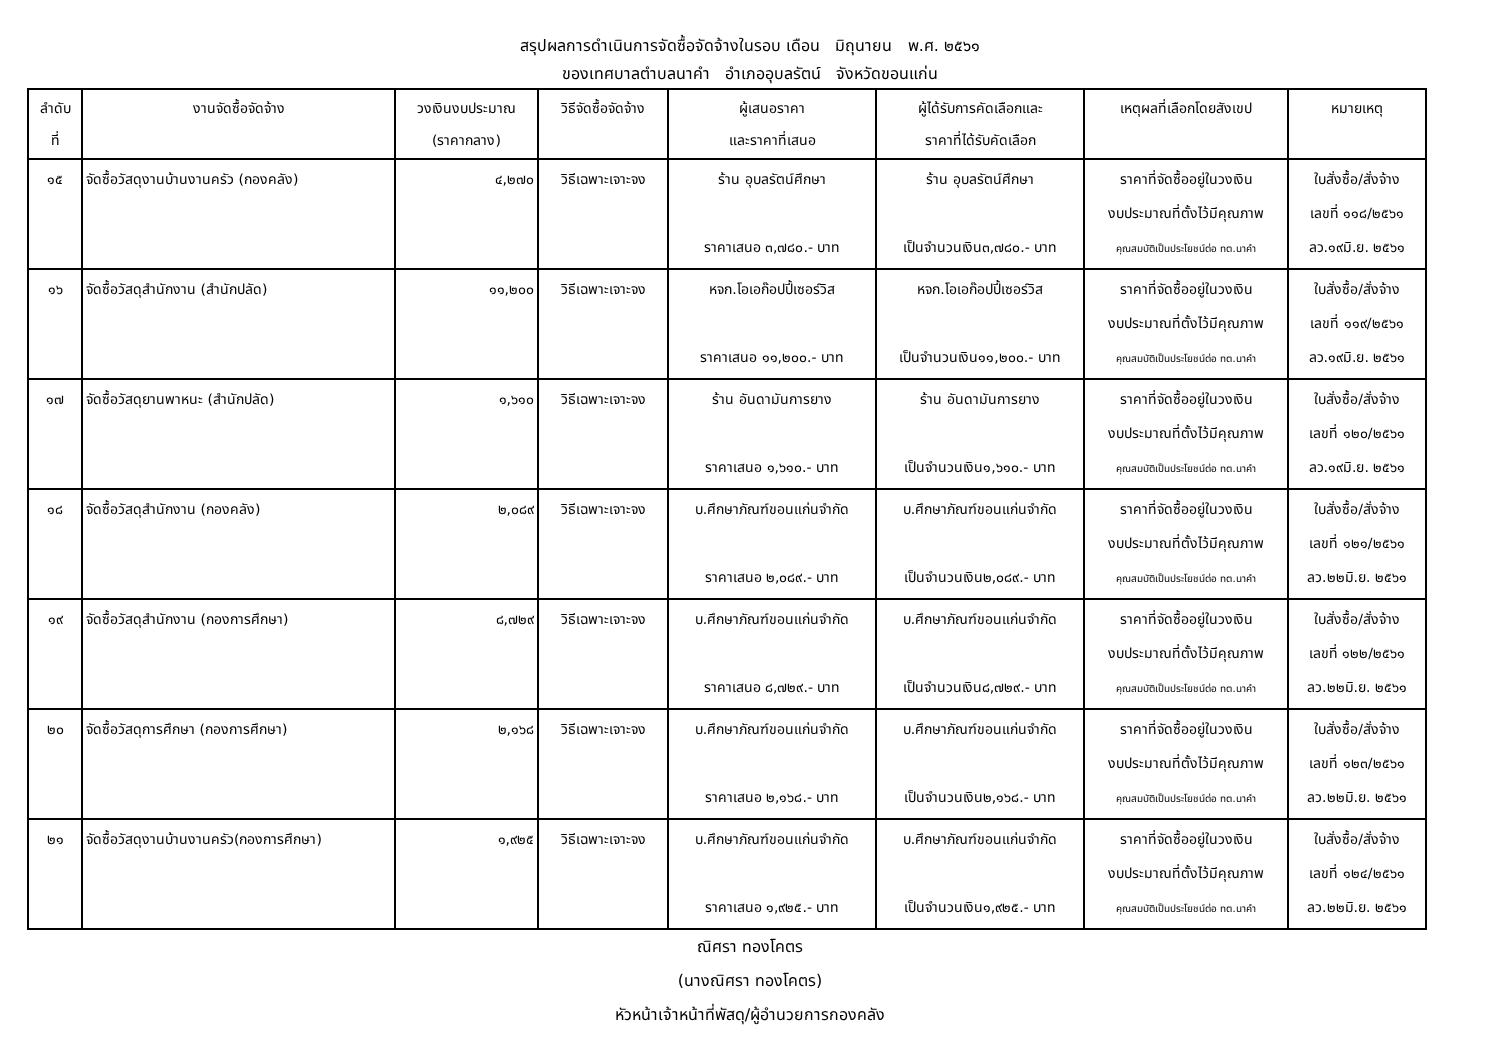สรุปผลการดำเนินการจัดซื้อจัดจ้างในรอบ เดือน มิถุนายน พ.ศ. ๒๕๖๑
ของเทศบาลตำบลนาคำ อำเภออุบลรัตน์ จังหวัดขอนแก่น
| ลำดับ ที่ | งานจัดซื้อจัดจ้าง | วงเงินงบประมาณ (ราคากลาง) | วิธีจัดซื้อจัดจ้าง | ผู้เสนอราคา และราคาที่เสนอ | ผู้ได้รับการคัดเลือกและ ราคาที่ได้รับคัดเลือก | เหตุผลที่เลือกโดยสังเขป | หมายเหตุ |
| --- | --- | --- | --- | --- | --- | --- | --- |
| ๑๕ | จัดซื้อวัสดุงานบ้านงานครัว (กองคลัง) | ๔,๒๗๐ | วิธีเฉพาะเจาะจง | ร้าน อุบลรัตน์ศึกษา ราคาเสนอ ๓,๗๘๐.- บาท | ร้าน อุบลรัตน์ศึกษา เป็นจำนวนเงิน๓,๗๘๐.- บาท | ราคาที่จัดซื้ออยู่ในวงเงิน งบประมาณที่ตั้งไว้มีคุณภาพ คุณสมบัติเป็นประโยชน์ต่อ ทต.นาคำ | ใบสั่งซื้อ/สั่งจ้าง เลขที่ ๑๑๘/๒๕๖๑ ลว.๑๙มิ.ย. ๒๕๖๑ |
| ๑๖ | จัดซื้อวัสดุสำนักงาน (สำนักปลัด) | ๑๑,๒๐๐ | วิธีเฉพาะเจาะจง | หจก.โอเอก๊อปปี้เซอร์วิส ราคาเสนอ ๑๑,๒๐๐.- บาท | หจก.โอเอก๊อปปี้เซอร์วิส เป็นจำนวนเงิน๑๑,๒๐๐.- บาท | ราคาที่จัดซื้ออยู่ในวงเงิน งบประมาณที่ตั้งไว้มีคุณภาพ คุณสมบัติเป็นประโยชน์ต่อ ทต.นาคำ | ใบสั่งซื้อ/สั่งจ้าง เลขที่ ๑๑๙/๒๕๖๑ ลว.๑๙มิ.ย. ๒๕๖๑ |
| ๑๗ | จัดซื้อวัสดุยานพาหนะ (สำนักปลัด) | ๑,๖๑๐ | วิธีเฉพาะเจาะจง | ร้าน อันดามันการยาง ราคาเสนอ ๑,๖๑๐.- บาท | ร้าน อันดามันการยาง เป็นจำนวนเงิน๑,๖๑๐.- บาท | ราคาที่จัดซื้ออยู่ในวงเงิน งบประมาณที่ตั้งไว้มีคุณภาพ คุณสมบัติเป็นประโยชน์ต่อ ทต.นาคำ | ใบสั่งซื้อ/สั่งจ้าง เลขที่ ๑๒๐/๒๕๖๑ ลว.๑๙มิ.ย. ๒๕๖๑ |
| ๑๘ | จัดซื้อวัสดุสำนักงาน (กองคลัง) | ๒,๐๘๙ | วิธีเฉพาะเจาะจง | บ.ศึกษาภัณฑ์ขอนแก่นจำกัด ราคาเสนอ ๒,๐๘๙.- บาท | บ.ศึกษาภัณฑ์ขอนแก่นจำกัด เป็นจำนวนเงิน๒,๐๘๙.- บาท | ราคาที่จัดซื้ออยู่ในวงเงิน งบประมาณที่ตั้งไว้มีคุณภาพ คุณสมบัติเป็นประโยชน์ต่อ ทต.นาคำ | ใบสั่งซื้อ/สั่งจ้าง เลขที่ ๑๒๑/๒๕๖๑ ลว.๒๒มิ.ย. ๒๕๖๑ |
| ๑๙ | จัดซื้อวัสดุสำนักงาน (กองการศึกษา) | ๘,๗๒๙ | วิธีเฉพาะเจาะจง | บ.ศึกษาภัณฑ์ขอนแก่นจำกัด ราคาเสนอ ๘,๗๒๙.- บาท | บ.ศึกษาภัณฑ์ขอนแก่นจำกัด เป็นจำนวนเงิน๘,๗๒๙.- บาท | ราคาที่จัดซื้ออยู่ในวงเงิน งบประมาณที่ตั้งไว้มีคุณภาพ คุณสมบัติเป็นประโยชน์ต่อ ทต.นาคำ | ใบสั่งซื้อ/สั่งจ้าง เลขที่ ๑๒๒/๒๕๖๑ ลว.๒๒มิ.ย. ๒๕๖๑ |
| ๒๐ | จัดซื้อวัสดุการศึกษา (กองการศึกษา) | ๒,๑๖๘ | วิธีเฉพาะเจาะจง | บ.ศึกษาภัณฑ์ขอนแก่นจำกัด ราคาเสนอ ๒,๑๖๘.- บาท | บ.ศึกษาภัณฑ์ขอนแก่นจำกัด เป็นจำนวนเงิน๒,๑๖๘.- บาท | ราคาที่จัดซื้ออยู่ในวงเงิน งบประมาณที่ตั้งไว้มีคุณภาพ คุณสมบัติเป็นประโยชน์ต่อ ทต.นาคำ | ใบสั่งซื้อ/สั่งจ้าง เลขที่ ๑๒๓/๒๕๖๑ ลว.๒๒มิ.ย. ๒๕๖๑ |
| ๒๑ | จัดซื้อวัสดุงานบ้านงานครัว(กองการศึกษา) | ๑,๙๒๕ | วิธีเฉพาะเจาะจง | บ.ศึกษาภัณฑ์ขอนแก่นจำกัด ราคาเสนอ ๑,๙๒๕.- บาท | บ.ศึกษาภัณฑ์ขอนแก่นจำกัด เป็นจำนวนเงิน๑,๙๒๕.- บาท | ราคาที่จัดซื้ออยู่ในวงเงิน งบประมาณที่ตั้งไว้มีคุณภาพ คุณสมบัติเป็นประโยชน์ต่อ ทต.นาคำ | ใบสั่งซื้อ/สั่งจ้าง เลขที่ ๑๒๔/๒๕๖๑ ลว.๒๒มิ.ย. ๒๕๖๑ |
ณิศรา ทองโคตร
(นางณิศรา ทองโคตร)
หัวหน้าเจ้าหน้าที่พัสดุ/ผู้อำนวยการกองคลัง